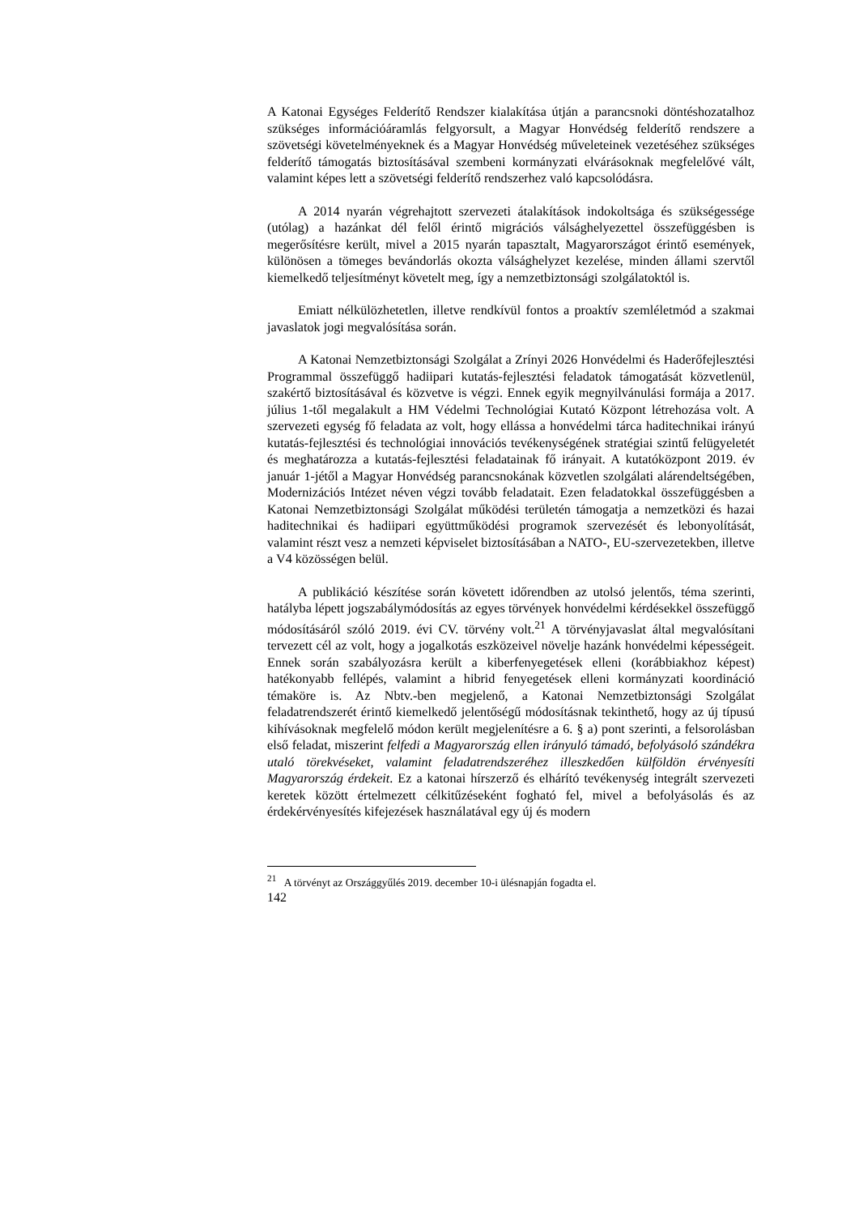A Katonai Egységes Felderítő Rendszer kialakítása útján a parancsnoki döntéshozatalhoz szükséges információáramlás felgyorsult, a Magyar Honvédség felderítő rendszere a szövetségi követelményeknek és a Magyar Honvédség műveleteinek vezetéséhez szükséges felderítő támogatás biztosításával szembeni kormányzati elvárásoknak megfelelővé vált, valamint képes lett a szövetségi felderítő rendszerhez való kapcsolódásra.
A 2014 nyarán végrehajtott szervezeti átalakítások indokoltsága és szükségessége (utólag) a hazánkat dél felől érintő migrációs válsághelyezettel összefüggésben is megerősítésre került, mivel a 2015 nyarán tapasztalt, Magyarországot érintő események, különösen a tömeges bevándorlás okozta válsághelyzet kezelése, minden állami szervtől kiemelkedő teljesítményt követelt meg, így a nemzetbiztonsági szolgálatoktól is.
Emiatt nélkülözhetetlen, illetve rendkívül fontos a proaktív szemléletmód a szakmai javaslatok jogi megvalósítása során.
A Katonai Nemzetbiztonsági Szolgálat a Zrínyi 2026 Honvédelmi és Haderőfejlesztési Programmal összefüggő hadiipari kutatás-fejlesztési feladatok támogatását közvetlenül, szakértő biztosításával és közvetve is végzi. Ennek egyik megnyilvánulási formája a 2017. július 1-től megalakult a HM Védelmi Technológiai Kutató Központ létrehozása volt. A szervezeti egység fő feladata az volt, hogy ellássa a honvédelmi tárca haditechnikai irányú kutatás-fejlesztési és technológiai innovációs tevékenységének stratégiai szintű felügyeletét és meghatározza a kutatás-fejlesztési feladatainak fő irányait. A kutatóközpont 2019. év január 1-jétől a Magyar Honvédség parancsnokának közvetlen szolgálati alárendeltségében, Modernizációs Intézet néven végzi tovább feladatait. Ezen feladatokkal összefüggésben a Katonai Nemzetbiztonsági Szolgálat működési területén támogatja a nemzetközi és hazai haditechnikai és hadiipari együttműködési programok szervezését és lebonyolítását, valamint részt vesz a nemzeti képviselet biztosításában a NATO-, EU-szervezetekben, illetve a V4 közösségen belül.
A publikáció készítése során követett időrendben az utolsó jelentős, téma szerinti, hatályba lépett jogszabálymódosítás az egyes törvények honvédelmi kérdésekkel összefüggő módosításáról szóló 2019. évi CV. törvény volt.<sup>21</sup> A törvényjavaslat által megvalósítani tervezett cél az volt, hogy a jogalkotás eszközeivel növelje hazánk honvédelmi képességeit. Ennek során szabályozásra került a kiberfenyegetések elleni (korábbiakhoz képest) hatékonyabb fellépés, valamint a hibrid fenyegetések elleni kormányzati koordináció témaköre is. Az Nbtv.-ben megjelenő, a Katonai Nemzetbiztonsági Szolgálat feladatrendszerét érintő kiemelkedő jelentőségű módosításnak tekinthető, hogy az új típusú kihívásoknak megfelelő módon került megjelenítésre a 6. § a) pont szerinti, a felsorolásban első feladat, miszerint felfedi a Magyarország ellen irányuló támadó, befolyásoló szándékra utaló törekvéseket, valamint feladatrendszeréhez illeszkedően külföldön érvényesíti Magyarország érdekeit. Ez a katonai hírszerző és elhárító tevékenység integrált szervezeti keretek között értelmezett célkitűzéseként fogható fel, mivel a befolyásolás és az érdekérvényesítés kifejezések használatával egy új és modern
<sup>21</sup> A törvényt az Országgyűlés 2019. december 10-i ülésnapján fogadta el.
142